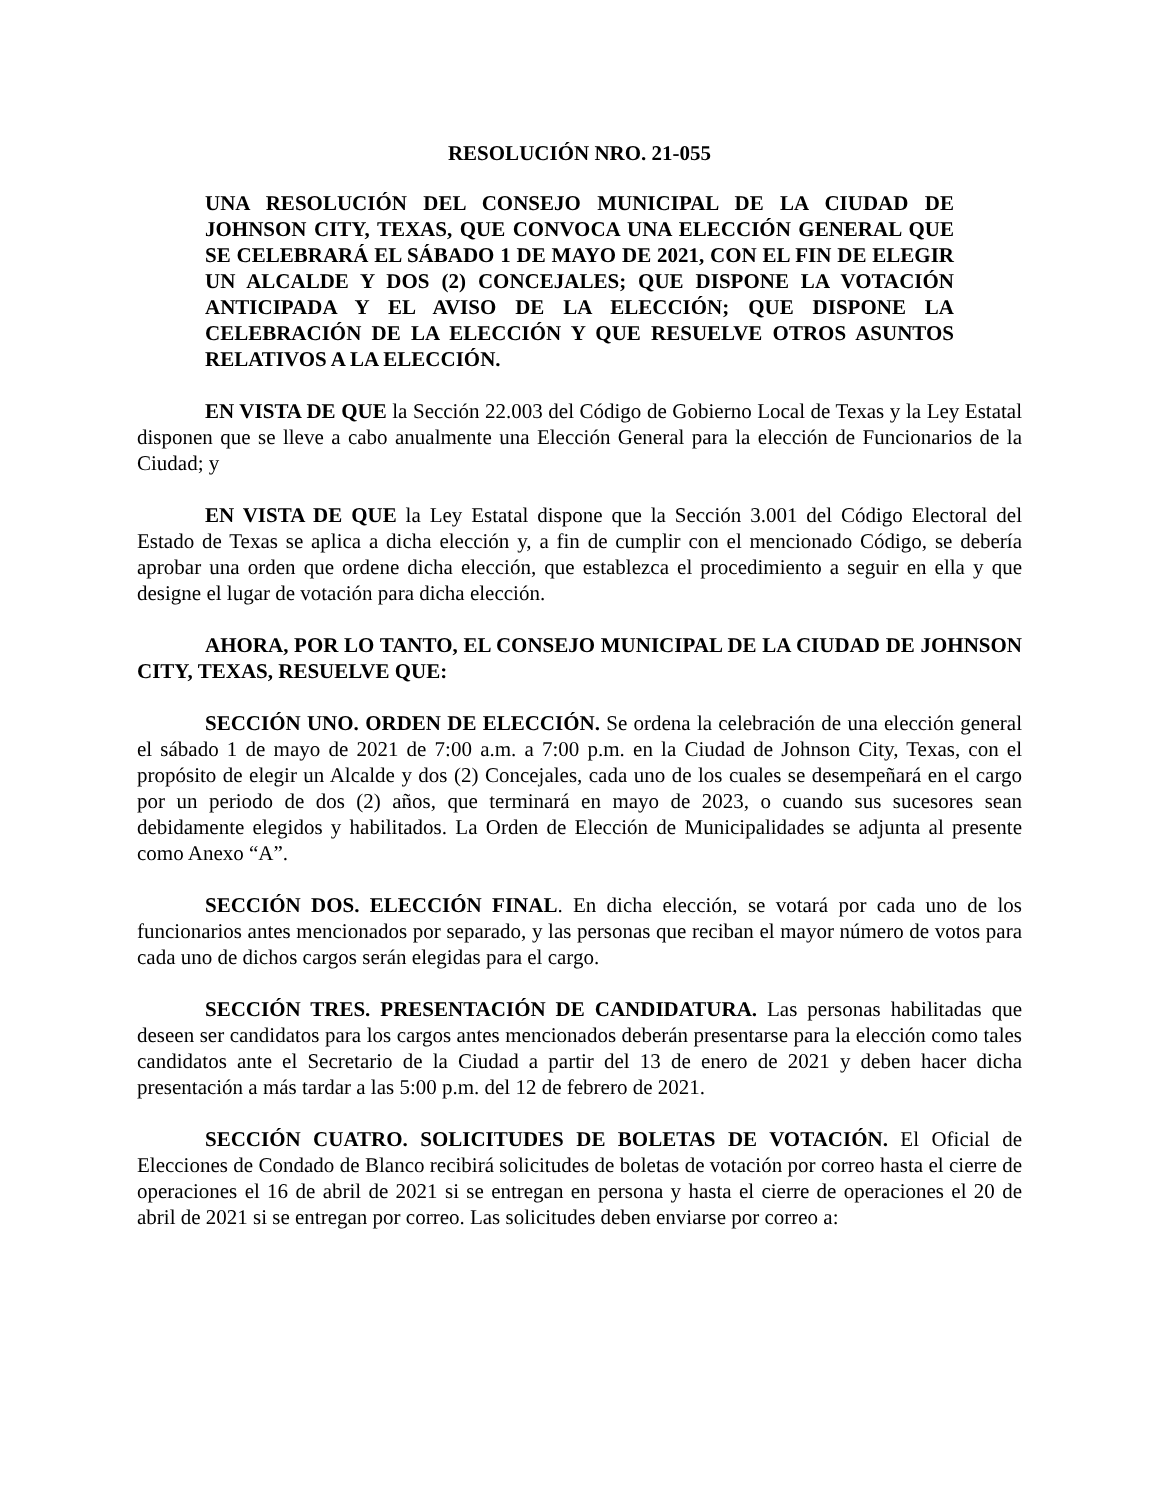RESOLUCIÓN NRO. 21-055
UNA RESOLUCIÓN DEL CONSEJO MUNICIPAL DE LA CIUDAD DE JOHNSON CITY, TEXAS, QUE CONVOCA UNA ELECCIÓN GENERAL QUE SE CELEBRARÁ EL SÁBADO 1 DE MAYO DE 2021, CON EL FIN DE ELEGIR UN ALCALDE Y DOS (2) CONCEJALES; QUE DISPONE LA VOTACIÓN ANTICIPADA Y EL AVISO DE LA ELECCIÓN; QUE DISPONE LA CELEBRACIÓN DE LA ELECCIÓN Y QUE RESUELVE OTROS ASUNTOS RELATIVOS A LA ELECCIÓN.
EN VISTA DE QUE la Sección 22.003 del Código de Gobierno Local de Texas y la Ley Estatal disponen que se lleve a cabo anualmente una Elección General para la elección de Funcionarios de la Ciudad; y
EN VISTA DE QUE la Ley Estatal dispone que la Sección 3.001 del Código Electoral del Estado de Texas se aplica a dicha elección y, a fin de cumplir con el mencionado Código, se debería aprobar una orden que ordene dicha elección, que establezca el procedimiento a seguir en ella y que designe el lugar de votación para dicha elección.
AHORA, POR LO TANTO, EL CONSEJO MUNICIPAL DE LA CIUDAD DE JOHNSON CITY, TEXAS, RESUELVE QUE:
SECCIÓN UNO. ORDEN DE ELECCIÓN. Se ordena la celebración de una elección general el sábado 1 de mayo de 2021 de 7:00 a.m. a 7:00 p.m. en la Ciudad de Johnson City, Texas, con el propósito de elegir un Alcalde y dos (2) Concejales, cada uno de los cuales se desempeñará en el cargo por un periodo de dos (2) años, que terminará en mayo de 2023, o cuando sus sucesores sean debidamente elegidos y habilitados. La Orden de Elección de Municipalidades se adjunta al presente como Anexo “A”.
SECCIÓN DOS. ELECCIÓN FINAL. En dicha elección, se votará por cada uno de los funcionarios antes mencionados por separado, y las personas que reciban el mayor número de votos para cada uno de dichos cargos serán elegidas para el cargo.
SECCIÓN TRES. PRESENTACIÓN DE CANDIDATURA. Las personas habilitadas que deseen ser candidatos para los cargos antes mencionados deberán presentarse para la elección como tales candidatos ante el Secretario de la Ciudad a partir del 13 de enero de 2021 y deben hacer dicha presentación a más tardar a las 5:00 p.m. del 12 de febrero de 2021.
SECCIÓN CUATRO. SOLICITUDES DE BOLETAS DE VOTACIÓN. El Oficial de Elecciones de Condado de Blanco recibirá solicitudes de boletas de votación por correo hasta el cierre de operaciones el 16 de abril de 2021 si se entregan en persona y hasta el cierre de operaciones el 20 de abril de 2021 si se entregan por correo. Las solicitudes deben enviarse por correo a: